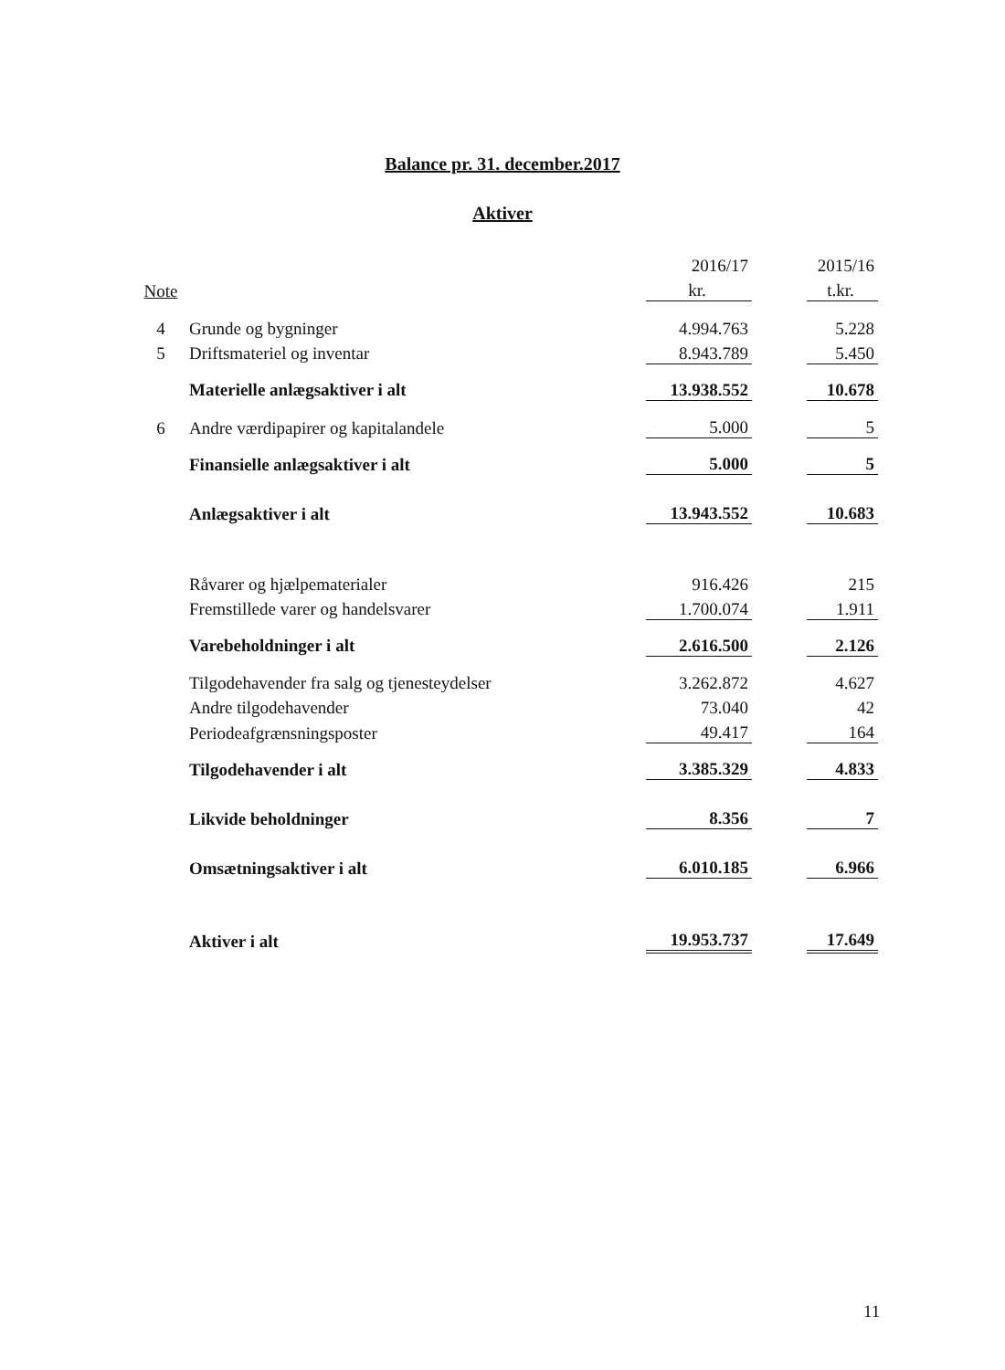Balance pr. 31. december.2017
Aktiver
| | | 2016/17 | | 2015/16 |
| --- | --- | --- | --- | --- |
| Note | | kr. | | t.kr. |
| 4 | Grunde og bygninger | 4.994.763 | | 5.228 |
| 5 | Driftsmateriel og inventar | 8.943.789 | | 5.450 |
| | Materielle anlægsaktiver i alt | 13.938.552 | | 10.678 |
| 6 | Andre værdipapirer og kapitalandele | 5.000 | | 5 |
| | Finansielle anlægsaktiver i alt | 5.000 | | 5 |
| | Anlægsaktiver i alt | 13.943.552 | | 10.683 |
| | Råvarer og hjælpematerialer | 916.426 | | 215 |
| | Fremstillede varer og handelsvarer | 1.700.074 | | 1.911 |
| | Varebeholdninger i alt | 2.616.500 | | 2.126 |
| | Tilgodehavender fra salg og tjenesteydelser | 3.262.872 | | 4.627 |
| | Andre tilgodehavender | 73.040 | | 42 |
| | Periodeafgrænsningsposter | 49.417 | | 164 |
| | Tilgodehavender i alt | 3.385.329 | | 4.833 |
| | Likvide beholdninger | 8.356 | | 7 |
| | Omsætningsaktiver i alt | 6.010.185 | | 6.966 |
| | Aktiver i alt | 19.953.737 | | 17.649 |
11